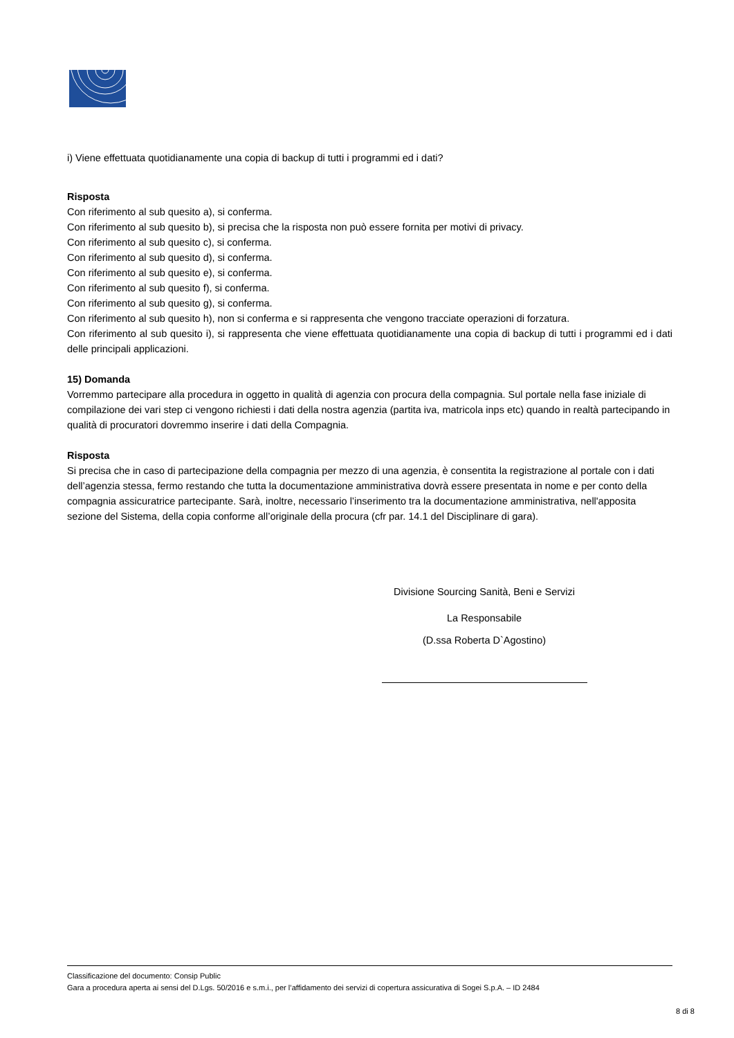i) Viene effettuata quotidianamente una copia di backup di tutti i programmi ed i dati?
Risposta
Con riferimento al sub quesito a), si conferma.
Con riferimento al sub quesito b), si precisa che la risposta non può essere fornita per motivi di privacy.
Con riferimento al sub quesito c), si conferma.
Con riferimento al sub quesito d), si conferma.
Con riferimento al sub quesito e), si conferma.
Con riferimento al sub quesito f), si conferma.
Con riferimento al sub quesito g), si conferma.
Con riferimento al sub quesito h), non si conferma e si rappresenta che vengono tracciate operazioni di forzatura.
Con riferimento al sub quesito i), si rappresenta che viene effettuata quotidianamente una copia di backup di tutti i programmi ed i dati delle principali applicazioni.
15) Domanda
Vorremmo partecipare alla procedura in oggetto in qualità di agenzia con procura della compagnia. Sul portale nella fase iniziale di compilazione dei vari step ci vengono richiesti i dati della nostra agenzia (partita iva, matricola inps etc) quando in realtà partecipando in qualità di procuratori dovremmo inserire i dati della Compagnia.
Risposta
Si precisa che in caso di partecipazione della compagnia per mezzo di una agenzia, è consentita la registrazione al portale con i dati dell’agenzia stessa, fermo restando che tutta la documentazione amministrativa dovrà essere presentata in nome e per conto della compagnia assicuratrice partecipante. Sarà, inoltre, necessario l’inserimento tra la documentazione amministrativa, nell'apposita sezione del Sistema, della copia conforme all’originale della procura (cfr par. 14.1 del Disciplinare di gara).
Divisione Sourcing Sanità, Beni e Servizi
La Responsabile
(D.ssa Roberta D`Agostino)
Classificazione del documento: Consip Public
Gara a procedura aperta ai sensi del D.Lgs. 50/2016 e s.m.i., per l’affidamento dei servizi di copertura assicurativa di Sogei S.p.A. – ID 2484
8 di 8